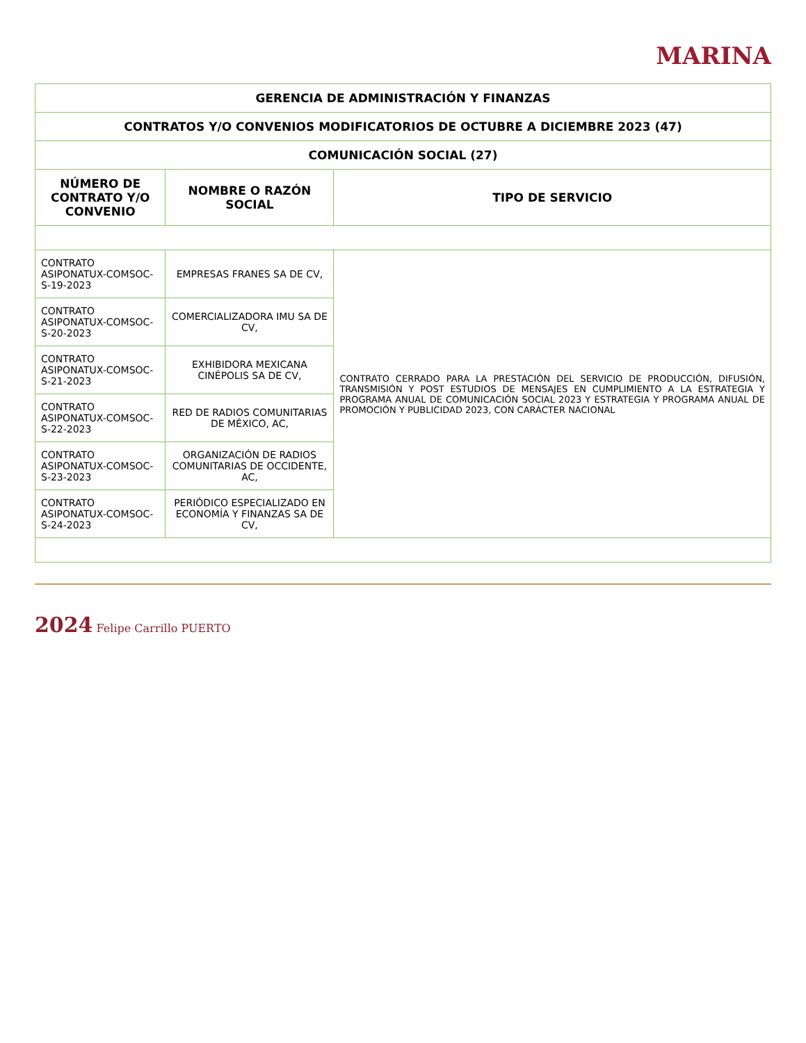MARINA
| GERENCIA DE ADMINISTRACIÓN Y FINANZAS | | |
| CONTRATOS Y/O CONVENIOS MODIFICATORIOS DE OCTUBRE A DICIEMBRE 2023 (47) | | |
| COMUNICACIÓN SOCIAL (27) | | |
| NÚMERO DE CONTRATO Y/O CONVENIO | NOMBRE O RAZÓN SOCIAL | TIPO DE SERVICIO |
| CONTRATO ASIPONATUX-COMSOC-S-19-2023 | EMPRESAS FRANES SA DE CV, | CONTRATO CERRADO PARA LA PRESTACIÓN DEL SERVICIO DE PRODUCCIÓN, DIFUSIÓN, TRANSMISIÓN Y POST ESTUDIOS DE MENSAJES EN CUMPLIMIENTO A LA ESTRATEGIA Y PROGRAMA ANUAL DE COMUNICACIÓN SOCIAL 2023 Y ESTRATEGIA Y PROGRAMA ANUAL DE PROMOCIÓN Y PUBLICIDAD 2023, CON CARÁCTER NACIONAL |
| CONTRATO ASIPONATUX-COMSOC-S-20-2023 | COMERCIALIZADORA IMU SA DE CV, | |
| CONTRATO ASIPONATUX-COMSOC-S-21-2023 | EXHIBIDORA MEXICANA CINÉPOLIS SA DE CV, | |
| CONTRATO ASIPONATUX-COMSOC-S-22-2023 | RED DE RADIOS COMUNITARIAS DE MÉXICO, AC, | |
| CONTRATO ASIPONATUX-COMSOC-S-23-2023 | ORGANIZACIÓN DE RADIOS COMUNITARIAS DE OCCIDENTE, AC, | |
| CONTRATO ASIPONATUX-COMSOC-S-24-2023 | PERIÓDICO ESPECIALIZADO EN ECONOMÍA Y FINANZAS SA DE CV, | |
2024 Felipe Carrillo PUERTO